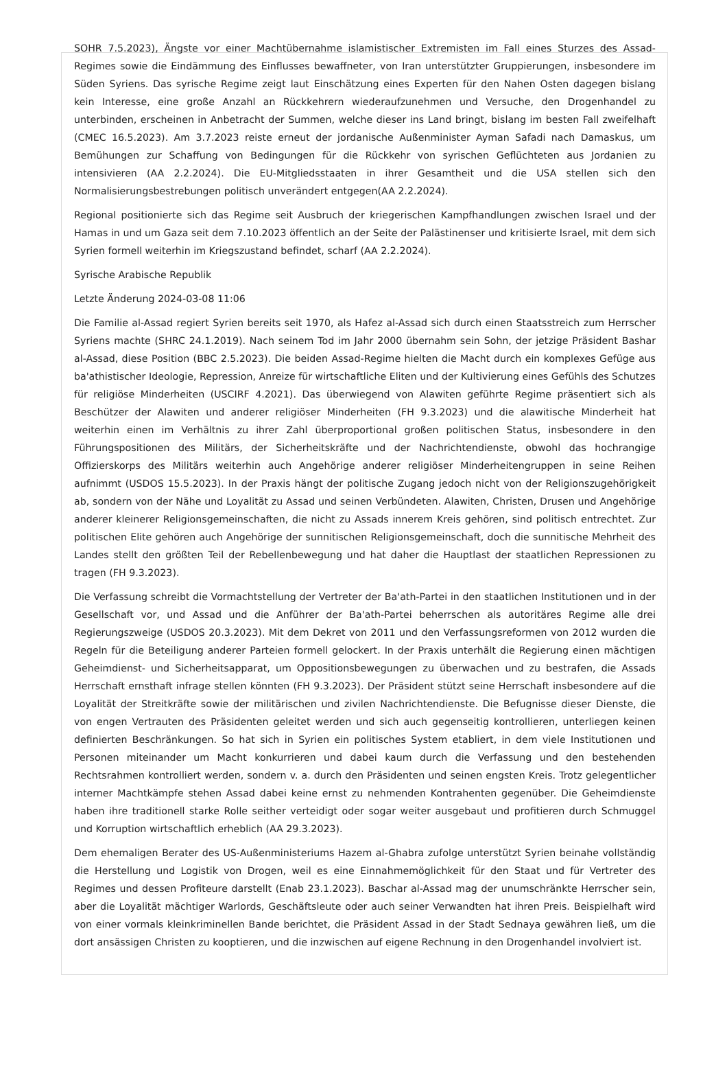SOHR 7.5.2023), Ängste vor einer Machtübernahme islamistischer Extremisten im Fall eines Sturzes des Assad-Regimes sowie die Eindämmung des Einflusses bewaffneter, von Iran unterstützter Gruppierungen, insbesondere im Süden Syriens. Das syrische Regime zeigt laut Einschätzung eines Experten für den Nahen Osten dagegen bislang kein Interesse, eine große Anzahl an Rückkehrern wiederaufzunehmen und Versuche, den Drogenhandel zu unterbinden, erscheinen in Anbetracht der Summen, welche dieser ins Land bringt, bislang im besten Fall zweifelhaft (CMEC 16.5.2023). Am 3.7.2023 reiste erneut der jordanische Außenminister Ayman Safadi nach Damaskus, um Bemühungen zur Schaffung von Bedingungen für die Rückkehr von syrischen Geflüchteten aus Jordanien zu intensivieren (AA 2.2.2024). Die EU-Mitgliedsstaaten in ihrer Gesamtheit und die USA stellen sich den Normalisierungsbestrebungen politisch unverändert entgegen(AA 2.2.2024).
Regional positionierte sich das Regime seit Ausbruch der kriegerischen Kampfhandlungen zwischen Israel und der Hamas in und um Gaza seit dem 7.10.2023 öffentlich an der Seite der Palästinenser und kritisierte Israel, mit dem sich Syrien formell weiterhin im Kriegszustand befindet, scharf (AA 2.2.2024).
Syrische Arabische Republik
Letzte Änderung 2024-03-08 11:06
Die Familie al-Assad regiert Syrien bereits seit 1970, als Hafez al-Assad sich durch einen Staatsstreich zum Herrscher Syriens machte (SHRC 24.1.2019). Nach seinem Tod im Jahr 2000 übernahm sein Sohn, der jetzige Präsident Bashar al-Assad, diese Position (BBC 2.5.2023). Die beiden Assad-Regime hielten die Macht durch ein komplexes Gefüge aus ba'athistischer Ideologie, Repression, Anreize für wirtschaftliche Eliten und der Kultivierung eines Gefühls des Schutzes für religiöse Minderheiten (USCIRF 4.2021). Das überwiegend von Alawiten geführte Regime präsentiert sich als Beschützer der Alawiten und anderer religiöser Minderheiten (FH 9.3.2023) und die alawitische Minderheit hat weiterhin einen im Verhältnis zu ihrer Zahl überproportional großen politischen Status, insbesondere in den Führungspositionen des Militärs, der Sicherheitskräfte und der Nachrichtendienste, obwohl das hochrangige Offizierskorps des Militärs weiterhin auch Angehörige anderer religiöser Minderheitengruppen in seine Reihen aufnimmt (USDOS 15.5.2023). In der Praxis hängt der politische Zugang jedoch nicht von der Religionszugehörigkeit ab, sondern von der Nähe und Loyalität zu Assad und seinen Verbündeten. Alawiten, Christen, Drusen und Angehörige anderer kleinerer Religionsgemeinschaften, die nicht zu Assads innerem Kreis gehören, sind politisch entrechtet. Zur politischen Elite gehören auch Angehörige der sunnitischen Religionsgemeinschaft, doch die sunnitische Mehrheit des Landes stellt den größten Teil der Rebellenbewegung und hat daher die Hauptlast der staatlichen Repressionen zu tragen (FH 9.3.2023).
Die Verfassung schreibt die Vormachtstellung der Vertreter der Ba'ath-Partei in den staatlichen Institutionen und in der Gesellschaft vor, und Assad und die Anführer der Ba'ath-Partei beherrschen als autoritäres Regime alle drei Regierungszweige (USDOS 20.3.2023). Mit dem Dekret von 2011 und den Verfassungsreformen von 2012 wurden die Regeln für die Beteiligung anderer Parteien formell gelockert. In der Praxis unterhält die Regierung einen mächtigen Geheimdienst- und Sicherheitsapparat, um Oppositionsbewegungen zu überwachen und zu bestrafen, die Assads Herrschaft ernsthaft infrage stellen könnten (FH 9.3.2023). Der Präsident stützt seine Herrschaft insbesondere auf die Loyalität der Streitkräfte sowie der militärischen und zivilen Nachrichtendienste. Die Befugnisse dieser Dienste, die von engen Vertrauten des Präsidenten geleitet werden und sich auch gegenseitig kontrollieren, unterliegen keinen definierten Beschränkungen. So hat sich in Syrien ein politisches System etabliert, in dem viele Institutionen und Personen miteinander um Macht konkurrieren und dabei kaum durch die Verfassung und den bestehenden Rechtsrahmen kontrolliert werden, sondern v. a. durch den Präsidenten und seinen engsten Kreis. Trotz gelegentlicher interner Machtkämpfe stehen Assad dabei keine ernst zu nehmenden Kontrahenten gegenüber. Die Geheimdienste haben ihre traditionell starke Rolle seither verteidigt oder sogar weiter ausgebaut und profitieren durch Schmuggel und Korruption wirtschaftlich erheblich (AA 29.3.2023).
Dem ehemaligen Berater des US-Außenministeriums Hazem al-Ghabra zufolge unterstützt Syrien beinahe vollständig die Herstellung und Logistik von Drogen, weil es eine Einnahmemöglichkeit für den Staat und für Vertreter des Regimes und dessen Profiteure darstellt (Enab 23.1.2023). Baschar al-Assad mag der unumschränkte Herrscher sein, aber die Loyalität mächtiger Warlords, Geschäftsleute oder auch seiner Verwandten hat ihren Preis. Beispielhaft wird von einer vormals kleinkriminellen Bande berichtet, die Präsident Assad in der Stadt Sednaya gewähren ließ, um die dort ansässigen Christen zu kooptieren, und die inzwischen auf eigene Rechnung in den Drogenhandel involviert ist.